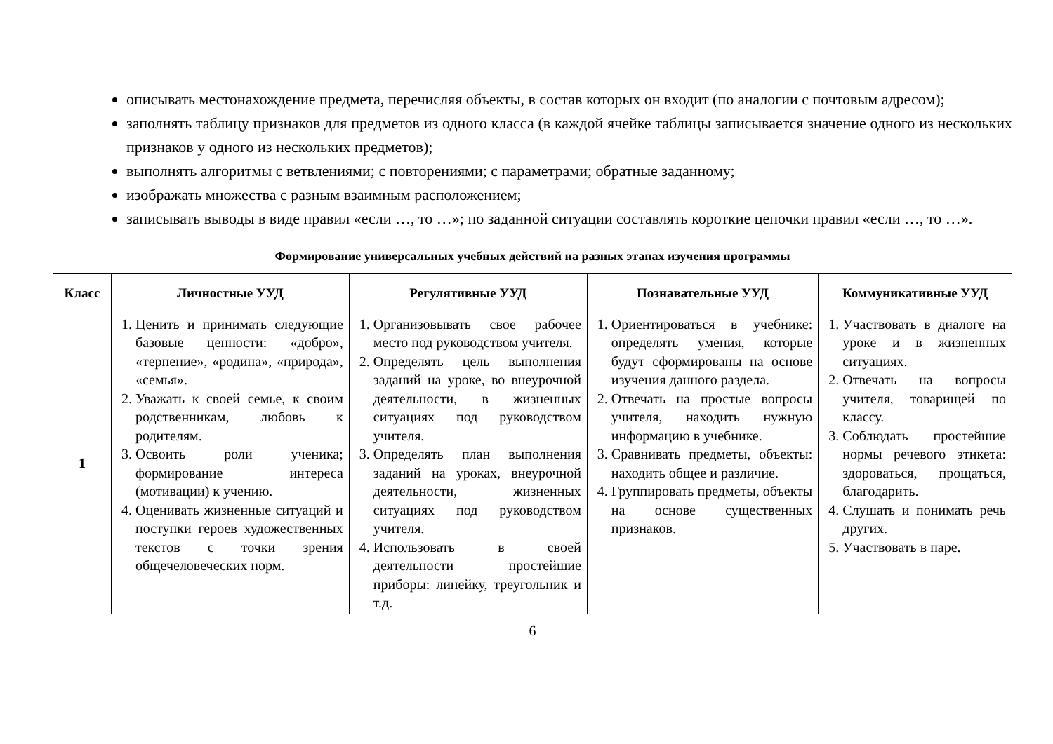описывать местонахождение предмета, перечисляя объекты, в состав которых он входит (по аналогии с почтовым адресом);
заполнять таблицу признаков для предметов из одного класса (в каждой ячейке таблицы записывается значение одного из нескольких признаков у одного из нескольких предметов);
выполнять алгоритмы с ветвлениями; с повторениями; с параметрами; обратные заданному;
изображать множества с разным взаимным расположением;
записывать выводы в виде правил «если …, то …»; по заданной ситуации составлять короткие цепочки правил «если …, то …».
Формирование универсальных учебных действий на разных этапах изучения программы
| Класс | Личностные УУД | Регулятивные УУД | Познавательные УУД | Коммуникативные УУД |
| --- | --- | --- | --- | --- |
| 1 | 1. Ценить и принимать следующие базовые ценности: «добро», «терпение», «родина», «природа», «семья». 2. Уважать к своей семье, к своим родственникам, любовь к родителям. 3. Освоить роли ученика; формирование интереса (мотивации) к учению. 4. Оценивать жизненные ситуаций и поступки героев художественных текстов с точки зрения общечеловеческих норм. | 1. Организовывать свое рабочее место под руководством учителя. 2. Определять цель выполнения заданий на уроке, во внеурочной деятельности, в жизненных ситуациях под руководством учителя. 3. Определять план выполнения заданий на уроках, внеурочной деятельности, жизненных ситуациях под руководством учителя. 4. Использовать в своей деятельности простейшие приборы: линейку, треугольник и т.д. | 1. Ориентироваться в учебнике: определять умения, которые будут сформированы на основе изучения данного раздела. 2. Отвечать на простые вопросы учителя, находить нужную информацию в учебнике. 3. Сравнивать предметы, объекты: находить общее и различие. 4. Группировать предметы, объекты на основе существенных признаков. | 1. Участвовать в диалоге на уроке и в жизненных ситуациях. 2. Отвечать на вопросы учителя, товарищей по классу. 3. Соблюдать простейшие нормы речевого этикета: здороваться, прощаться, благодарить. 4. Слушать и понимать речь других. 5. Участвовать в паре. |
6